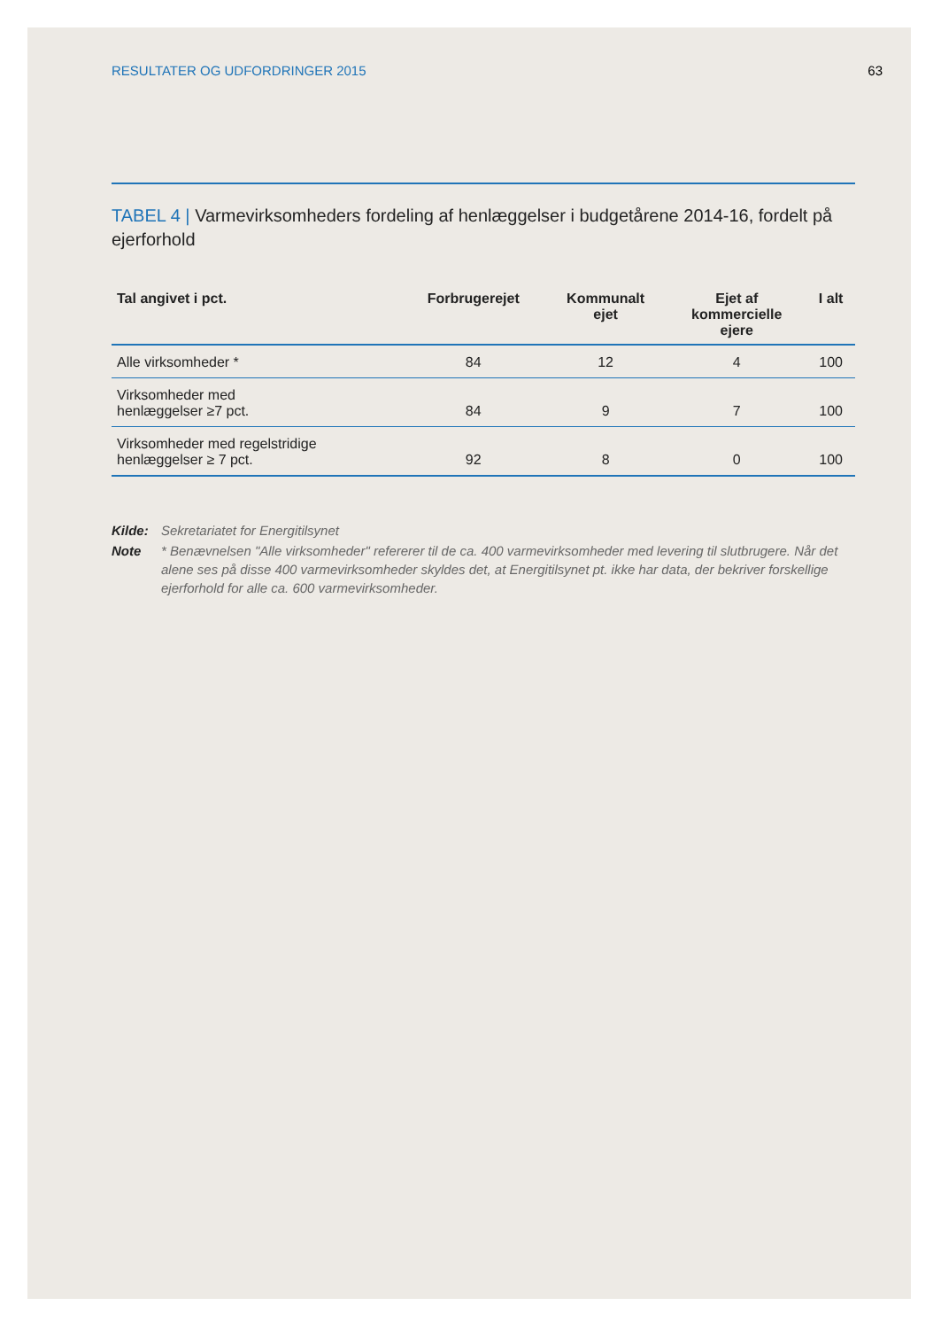RESULTATER OG UDFORDRINGER 2015 63
TABEL 4 | Varmevirksomheders fordeling af henlæggelser i budgetårene 2014-16, fordelt på ejerforhold
| Tal angivet i pct. | Forbrugerejet | Kommunalt ejet | Ejet af kommercielle ejere | I alt |
| --- | --- | --- | --- | --- |
| Alle virksomheder * | 84 | 12 | 4 | 100 |
| Virksomheder med henlæggelser ≥7 pct. | 84 | 9 | 7 | 100 |
| Virksomheder med regelstridige henlæggelser ≥ 7 pct. | 92 | 8 | 0 | 100 |
Kilde: Sekretariatet for Energitilsynet Note * Benævnelsen "Alle virksomheder" refererer til de ca. 400 varmevirksomheder med levering til slutbrugere. Når det alene ses på disse 400 varmevirksomheder skyldes det, at Energitilsynet pt. ikke har data, der bekriver forskellige ejerforhold for alle ca. 600 varmevirksomheder.